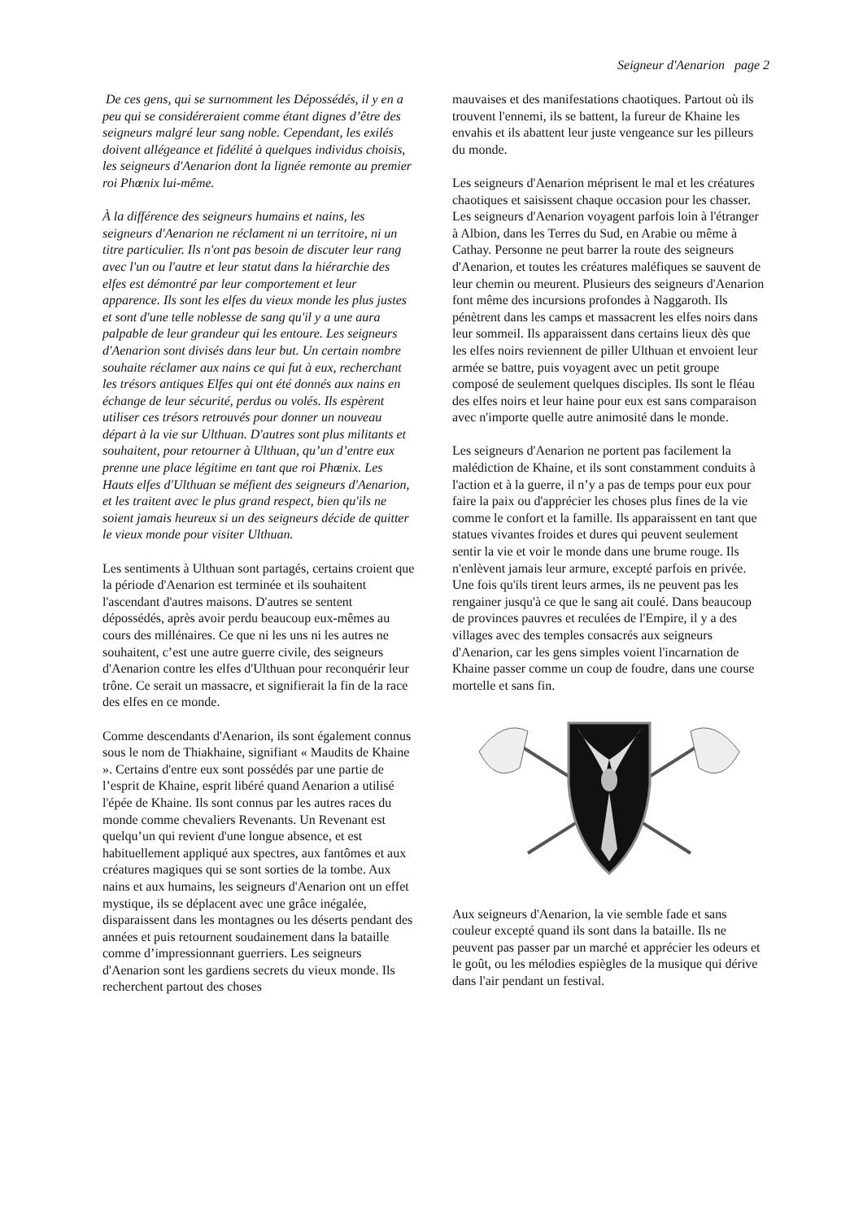Seigneur d'Aenarion page 2
De ces gens, qui se surnomment les Dépossédés, il y en a peu qui se considéreraient comme étant dignes d’être des seigneurs malgré leur sang noble. Cependant, les exilés doivent allégeance et fidélité à quelques individus choisis,
les seigneurs d'Aenarion dont la lignée remonte au premier roi Phœnix lui-même.
À la différence des seigneurs humains et nains, les seigneurs d'Aenarion ne réclament ni un territoire, ni un titre particulier. Ils n'ont pas besoin de discuter leur rang avec l'un ou l'autre et leur statut dans la hiérarchie des elfes est démontré par leur comportement et leur apparence. Ils sont les elfes du vieux monde les plus justes et sont d'une telle noblesse de sang qu'il y a une aura palpable de leur grandeur qui les entoure. Les seigneurs d'Aenarion sont divisés dans leur but. Un certain nombre souhaite réclamer aux nains ce qui fut à eux, recherchant les trésors antiques Elfes qui ont été donnés aux nains en échange de leur sécurité, perdus ou volés. Ils espèrent utiliser ces trésors retrouvés pour donner un nouveau départ à la vie sur Ulthuan. D'autres sont plus militants et souhaitent, pour retourner à Ulthuan, qu’un d’entre eux prenne une place légitime en tant que roi Phœnix. Les Hauts elfes d'Ulthuan se méfient des seigneurs d'Aenarion, et les traitent avec le plus grand respect, bien qu'ils ne soient jamais heureux si un des seigneurs décide de quitter le vieux monde pour visiter Ulthuan.
Les sentiments à Ulthuan sont partagés, certains croient que la période d'Aenarion est terminée et ils souhaitent l'ascendant d'autres maisons. D'autres se sentent dépossédés, après avoir perdu beaucoup eux-mêmes au cours des millénaires. Ce que ni les uns ni les autres ne souhaitent, c’est une autre guerre civile, des seigneurs d'Aenarion contre les elfes d'Ulthuan pour reconquérir leur trône. Ce serait un massacre, et signifierait la fin de la race des elfes en ce monde.
Comme descendants d'Aenarion, ils sont également connus sous le nom de Thiakhaine, signifiant « Maudits de Khaine ». Certains d'entre eux sont possédés par une partie de l’esprit de Khaine, esprit libéré quand Aenarion a utilisé l'épée de Khaine. Ils sont connus par les autres races du monde comme chevaliers Revenants. Un Revenant est quelqu’un qui revient d'une longue absence, et est habituellement appliqué aux spectres, aux fantômes et aux créatures magiques qui se sont sorties de la tombe. Aux nains et aux humains, les seigneurs d'Aenarion ont un effet mystique, ils se déplacent avec une grâce inégalée, disparaissent dans les montagnes ou les déserts pendant des années et puis retournent soudainement dans la bataille comme d’impressionnant guerriers. Les seigneurs d'Aenarion sont les gardiens secrets du vieux monde. Ils recherchent partout des choses
mauvaises et des manifestations chaotiques. Partout où ils trouvent l'ennemi, ils se battent, la fureur de Khaine les envahis et ils abattent leur juste vengeance sur les pilleurs du monde.
Les seigneurs d'Aenarion méprisent le mal et les créatures chaotiques et saisissent chaque occasion pour les chasser. Les seigneurs d'Aenarion voyagent parfois loin à l'étranger à Albion, dans les Terres du Sud, en Arabie ou même à Cathay. Personne ne peut barrer la route des seigneurs d'Aenarion, et toutes les créatures maléfiques se sauvent de leur chemin ou meurent. Plusieurs des seigneurs d'Aenarion font même des incursions profondes à Naggaroth. Ils pénètrent dans les camps et massacrent les elfes noirs dans leur sommeil. Ils apparaissent dans certains lieux dès que les elfes noirs reviennent de piller Ulthuan et envoient leur armée se battre, puis voyagent avec un petit groupe composé de seulement quelques disciples. Ils sont le fléau des elfes noirs et leur haine pour eux est sans comparaison avec n'importe quelle autre animosité dans le monde.
Les seigneurs d'Aenarion ne portent pas facilement la malédiction de Khaine, et ils sont constamment conduits à l'action et à la guerre, il n’y a pas de temps pour eux pour faire la paix ou d'apprécier les choses plus fines de la vie comme le confort et la famille. Ils apparaissent en tant que statues vivantes froides et dures qui peuvent seulement sentir la vie et voir le monde dans une brume rouge. Ils n'enlèvent jamais leur armure, excepté parfois en privée. Une fois qu'ils tirent leurs armes, ils ne peuvent pas les rengainer jusqu'à ce que le sang ait coulé. Dans beaucoup de provinces pauvres et reculées de l'Empire, il y a des villages avec des temples consacrés aux seigneurs d'Aenarion, car les gens simples voient l'incarnation de Khaine passer comme un coup de foudre, dans une course mortelle et sans fin.
Aux seigneurs d'Aenarion, la vie semble fade et sans couleur excepté quand ils sont dans la bataille. Ils ne peuvent pas passer par un marché et apprécier les odeurs et le goût, ou les mélodies espiègles de la musique qui dérive dans l'air pendant un festival.